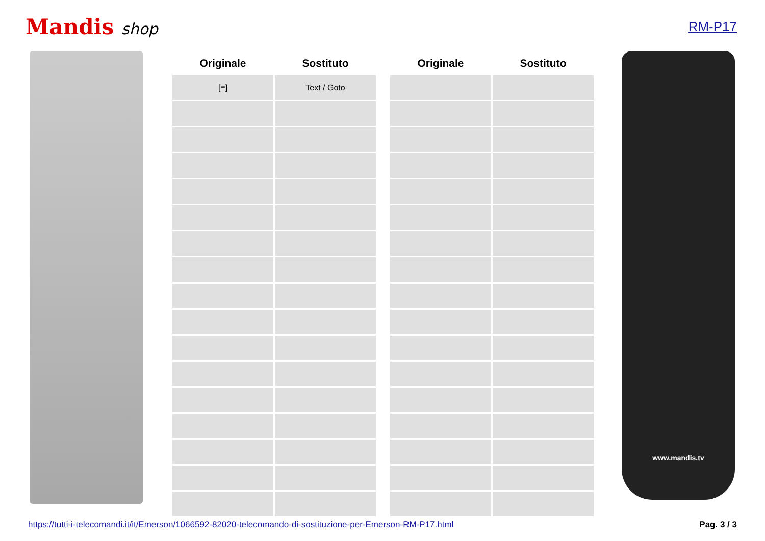Mandis shop
RM-P17
| Originale | Sostituto | | Originale | Sostituto |
| --- | --- | --- | --- | --- |
| [≡] | Text / Goto | | | |
www.mandis.tv
https://tutti-i-telecomandi.it/it/Emerson/1066592-82020-telecomando-di-sostituzione-per-Emerson-RM-P17.html Pag. 3 / 3